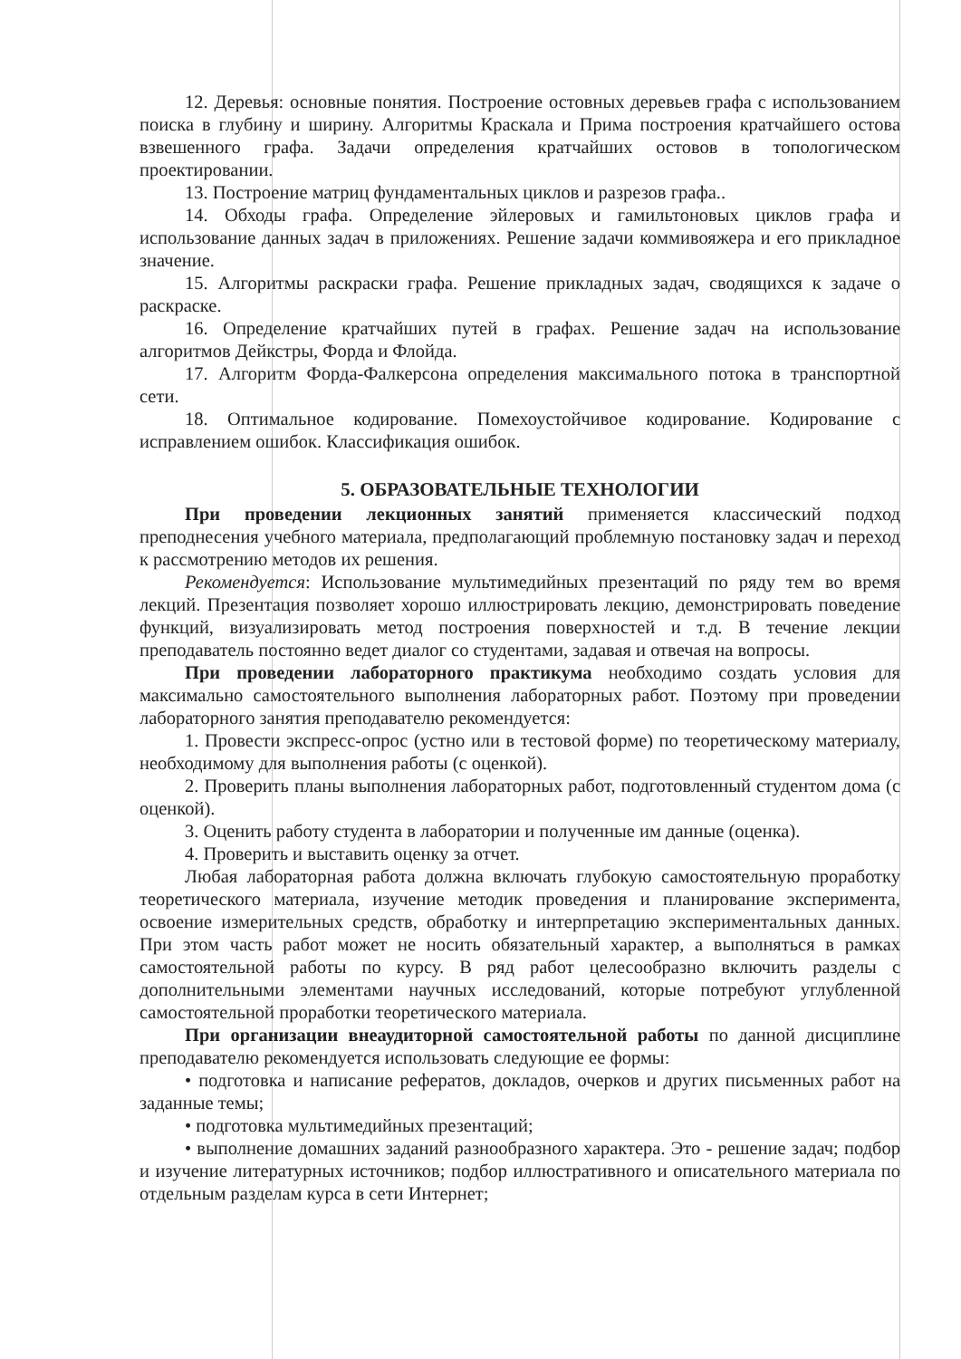12. Деревья: основные понятия. Построение остовных деревьев графа с использованием поиска в глубину и ширину. Алгоритмы Краскала и Прима построения кратчайшего остова взвешенного графа. Задачи определения кратчайших остовов в топологическом проектировании.
13. Построение матриц фундаментальных циклов и разрезов графа..
14. Обходы графа. Определение эйлеровых и гамильтоновых циклов графа и использование данных задач в приложениях. Решение задачи коммивояжера и его прикладное значение.
15. Алгоритмы раскраски графа. Решение прикладных задач, сводящихся к задаче о раскраске.
16. Определение кратчайших путей в графах. Решение задач на использование алгоритмов Дейкстры, Форда и Флойда.
17. Алгоритм Форда-Фалкерсона определения максимального потока в транспортной сети.
18. Оптимальное кодирование. Помехоустойчивое кодирование. Кодирование с исправлением ошибок. Классификация ошибок.
5. ОБРАЗОВАТЕЛЬНЫЕ ТЕХНОЛОГИИ
При проведении лекционных занятий применяется классический подход преподнесения учебного материала, предполагающий проблемную постановку задач и переход к рассмотрению методов их решения.
Рекомендуется: Использование мультимедийных презентаций по ряду тем во время лекций. Презентация позволяет хорошо иллюстрировать лекцию, демонстрировать поведение функций, визуализировать метод построения поверхностей и т.д. В течение лекции преподаватель постоянно ведет диалог со студентами, задавая и отвечая на вопросы.
При проведении лабораторного практикума необходимо создать условия для максимально самостоятельного выполнения лабораторных работ. Поэтому при проведении лабораторного занятия преподавателю рекомендуется:
1. Провести экспресс-опрос (устно или в тестовой форме) по теоретическому материалу, необходимому для выполнения работы (с оценкой).
2. Проверить планы выполнения лабораторных работ, подготовленный студентом дома (с оценкой).
3. Оценить работу студента в лаборатории и полученные им данные (оценка).
4. Проверить и выставить оценку за отчет.
Любая лабораторная работа должна включать глубокую самостоятельную проработку теоретического материала, изучение методик проведения и планирование эксперимента, освоение измерительных средств, обработку и интерпретацию экспериментальных данных. При этом часть работ может не носить обязательный характер, а выполняться в рамках самостоятельной работы по курсу. В ряд работ целесообразно включить разделы с дополнительными элементами научных исследований, которые потребуют углубленной самостоятельной проработки теоретического материала.
При организации внеаудиторной самостоятельной работы по данной дисциплине преподавателю рекомендуется использовать следующие ее формы:
• подготовка и написание рефератов, докладов, очерков и других письменных работ на заданные темы;
• подготовка мультимедийных презентаций;
• выполнение домашних заданий разнообразного характера. Это - решение задач; подбор и изучение литературных источников; подбор иллюстративного и описательного материала по отдельным разделам курса в сети Интернет;